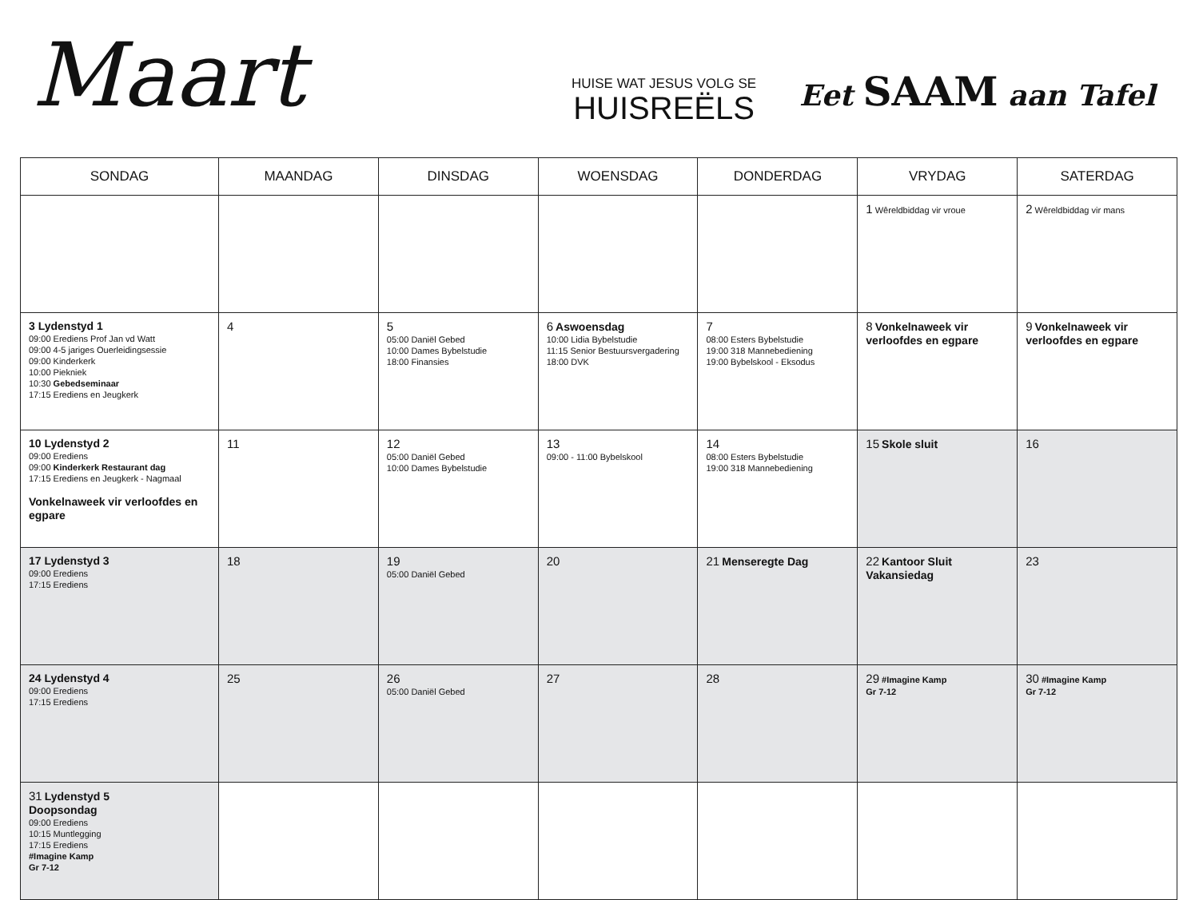Maart
HUISE WAT JESUS VOLG SE
HUISREËLS
Eet SAAM aan Tafel
| SONDAG | MAANDAG | DINSDAG | WOENSDAG | DONDERDAG | VRYDAG | SATERDAG |
| --- | --- | --- | --- | --- | --- | --- |
| | | | | | 1 Wêreldbiddag vir vroue | 2 Wêreldbiddag vir mans |
| 3 Lydenstyd 1 09:00 Erediens Prof Jan vd Watt 09:00 4-5 jariges Ouerleidingsessie 09:00 Kinderkerk 10:00 Piekniek 10:30 Gebedseminaar 17:15 Erediens en Jeugkerk | 4 | 5 05:00 Daniël Gebed 10:00 Dames Bybelstudie 18:00 Finansies | 6 Aswoensdag 10:00 Lidia Bybelstudie 11:15 Senior Bestuursvergadering 18:00 DVK | 7 08:00 Esters Bybelstudie 19:00 318 Mannebediening 19:00 Bybelskool - Eksodus | 8 Vonkelnaweek vir verloofdes en egpare | 9 Vonkelnaweek vir verloofdes en egpare |
| 10 Lydenstyd 2 09:00 Erediens 09:00 Kinderkerk Restaurant dag 17:15 Erediens en Jeugkerk - Nagmaal Vonkelnaweek vir verloofdes en egpare | 11 | 12 05:00 Daniël Gebed 10:00 Dames Bybelstudie | 13 09:00 - 11:00 Bybelskool | 14 08:00 Esters Bybelstudie 19:00 318 Mannebediening | 15 Skole sluit | 16 |
| 17 Lydenstyd 3 09:00 Erediens 17:15 Erediens | 18 | 19 05:00 Daniël Gebed | 20 | 21 Menseregte Dag | 22 Kantoor Sluit Vakansiedag | 23 |
| 24 Lydenstyd 4 09:00 Erediens 17:15 Erediens | 25 | 26 05:00 Daniël Gebed | 27 | 28 | 29 #Imagine Kamp Gr 7-12 | 30 #Imagine Kamp Gr 7-12 |
| 31 Lydenstyd 5 Doopsondag 09:00 Erediens 10:15 Muntlegging 17:15 Erediens #Imagine Kamp Gr 7-12 | | | | | | |